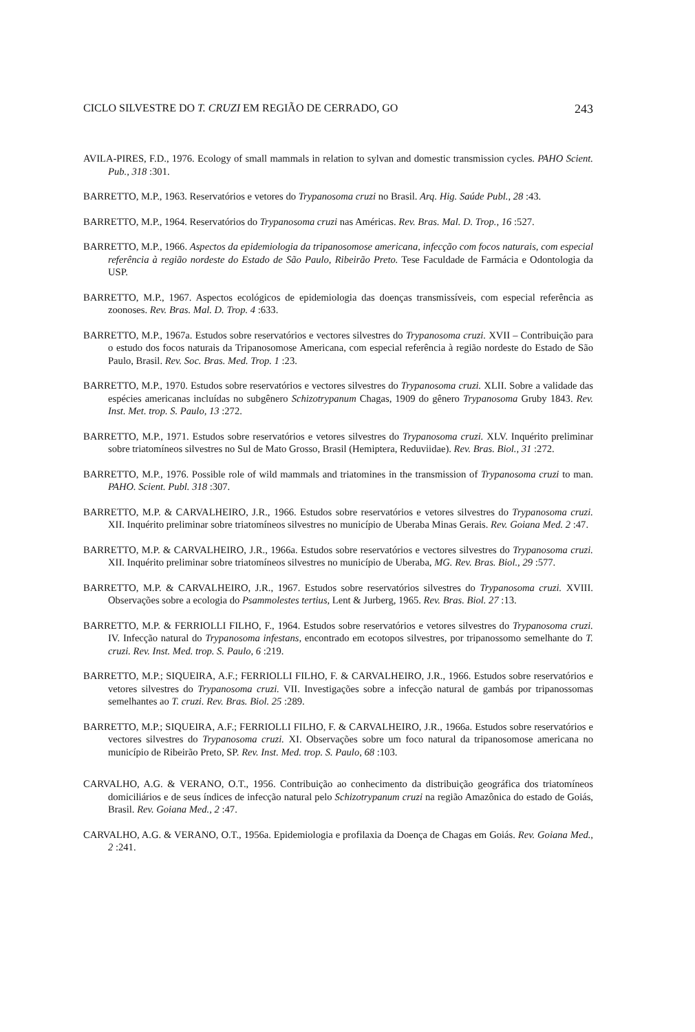CICLO SILVESTRE DO T. CRUZI EM REGIÃO DE CERRADO, GO 243
AVILA-PIRES, F.D., 1976. Ecology of small mammals in relation to sylvan and domestic transmission cycles. PAHO Scient. Pub., 318 :301.
BARRETTO, M.P., 1963. Reservatórios e vetores do Trypanosoma cruzi no Brasil. Arq. Hig. Saúde Publ., 28 :43.
BARRETTO, M.P., 1964. Reservatórios do Trypanosoma cruzi nas Américas. Rev. Bras. Mal. D. Trop., 16 :527.
BARRETTO, M.P., 1966. Aspectos da epidemiologia da tripanosomose americana, infecção com focos naturais, com especial referência à região nordeste do Estado de São Paulo, Ribeirão Preto. Tese Faculdade de Farmácia e Odontologia da USP.
BARRETTO, M.P., 1967. Aspectos ecológicos de epidemiologia das doenças transmissíveis, com especial referência as zoonoses. Rev. Bras. Mal. D. Trop. 4 :633.
BARRETTO, M.P., 1967a. Estudos sobre reservatórios e vectores silvestres do Trypanosoma cruzi. XVII – Contribuição para o estudo dos focos naturais da Tripanosomose Americana, com especial referência à região nordeste do Estado de São Paulo, Brasil. Rev. Soc. Bras. Med. Trop. 1 :23.
BARRETTO, M.P., 1970. Estudos sobre reservatórios e vectores silvestres do Trypanosoma cruzi. XLII. Sobre a validade das espécies americanas incluídas no subgênero Schizotrypanum Chagas, 1909 do gênero Trypanosoma Gruby 1843. Rev. Inst. Met. trop. S. Paulo, 13 :272.
BARRETTO, M.P., 1971. Estudos sobre reservatórios e vetores silvestres do Trypanosoma cruzi. XLV. Inquérito preliminar sobre triatomíneos silvestres no Sul de Mato Grosso, Brasil (Hemiptera, Reduviidae). Rev. Bras. Biol., 31 :272.
BARRETTO, M.P., 1976. Possible role of wild mammals and triatomines in the transmission of Trypanosoma cruzi to man. PAHO. Scient. Publ. 318 :307.
BARRETTO, M.P. & CARVALHEIRO, J.R., 1966. Estudos sobre reservatórios e vetores silvestres do Trypanosoma cruzi. XII. Inquérito preliminar sobre triatomíneos silvestres no município de Uberaba Minas Gerais. Rev. Goiana Med. 2 :47.
BARRETTO, M.P. & CARVALHEIRO, J.R., 1966a. Estudos sobre reservatórios e vectores silvestres do Trypanosoma cruzi. XII. Inquérito preliminar sobre triatomíneos silvestres no município de Uberaba, MG. Rev. Bras. Biol., 29 :577.
BARRETTO, M.P. & CARVALHEIRO, J.R., 1967. Estudos sobre reservatórios silvestres do Trypanosoma cruzi. XVIII. Observações sobre a ecologia do Psammolestes tertius, Lent & Jurberg, 1965. Rev. Bras. Biol. 27 :13.
BARRETTO, M.P. & FERRIOLLI FILHO, F., 1964. Estudos sobre reservatórios e vetores silvestres do Trypanosoma cruzi. IV. Infecção natural do Trypanosoma infestans, encontrado em ecotopos silvestres, por tripanossomo semelhante do T. cruzi. Rev. Inst. Med. trop. S. Paulo, 6 :219.
BARRETTO, M.P.; SIQUEIRA, A.F.; FERRIOLLI FILHO, F. & CARVALHEIRO, J.R., 1966. Estudos sobre reservatórios e vetores silvestres do Trypanosoma cruzi. VII. Investigações sobre a infecção natural de gambás por tripanossomas semelhantes ao T. cruzi. Rev. Bras. Biol. 25 :289.
BARRETTO, M.P.; SIQUEIRA, A.F.; FERRIOLLI FILHO, F. & CARVALHEIRO, J.R., 1966a. Estudos sobre reservatórios e vectores silvestres do Trypanosoma cruzi. XI. Observações sobre um foco natural da tripanosomose americana no município de Ribeirão Preto, SP. Rev. Inst. Med. trop. S. Paulo, 68 :103.
CARVALHO, A.G. & VERANO, O.T., 1956. Contribuição ao conhecimento da distribuição geográfica dos triatomíneos domiciliários e de seus índices de infecção natural pelo Schizotrypanum cruzi na região Amazônica do estado de Goiás, Brasil. Rev. Goiana Med., 2 :47.
CARVALHO, A.G. & VERANO, O.T., 1956a. Epidemiologia e profilaxia da Doença de Chagas em Goiás. Rev. Goiana Med., 2 :241.